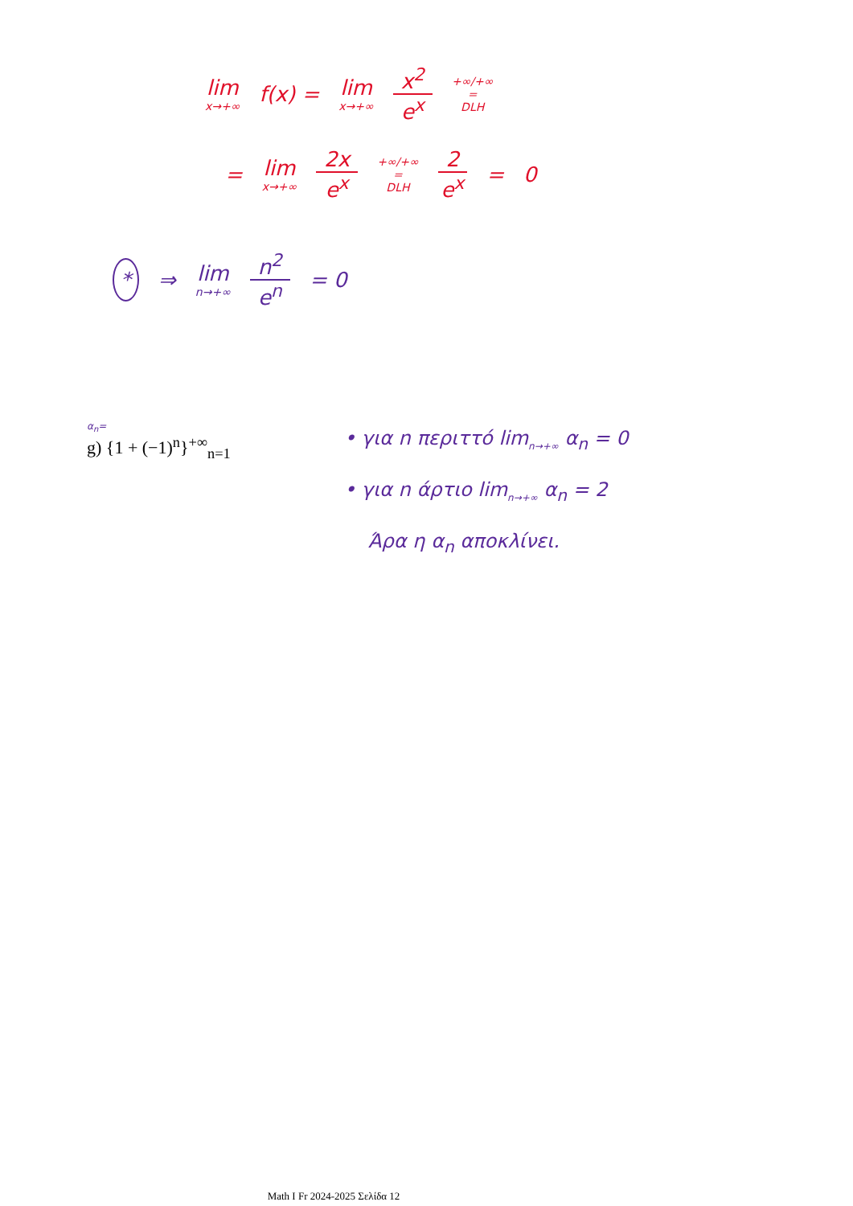lim x→+∞ f(x) = lim x→+∞ x<sup>2</sup> e<sup>x</sup> +∞/+∞
=
DLH
= lim x→+∞ 2x e<sup>x</sup> +∞/+∞
=
DLH 2 e<sup>x</sup> = 0
* ⇒ lim n→+∞ n<sup>2</sup> e<sup>n</sup> = 0
α<sub>n</sub>=
g) {1 + (−1)<sup>n</sup>}<sup>+∞</sup><sub>n=1</sub>
• για n περιττό lim<sub>n→+∞</sub> α<sub>n</sub> = 0
• για n άρτιο lim<sub>n→+∞</sub> α<sub>n</sub> = 2
Άρα η α<sub>n</sub> αποκλίνει.
Math I Fr 2024-2025 Σελίδα 12